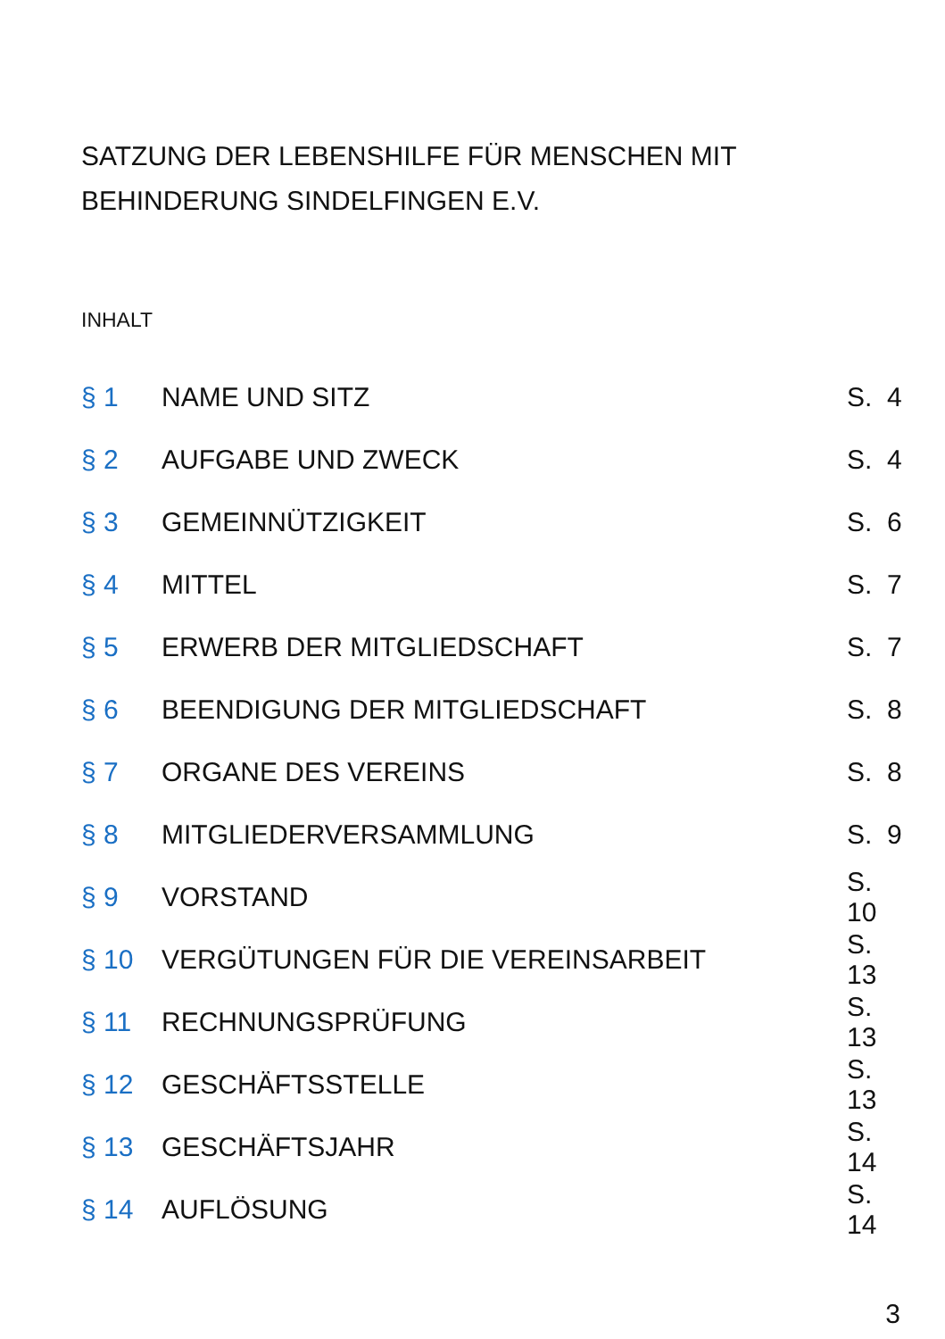SATZUNG DER LEBENSHILFE FÜR MENSCHEN MIT
BEHINDERUNG SINDELFINGEN E.V.
INHALT
§ 1 NAME UND SITZ S. 4
§ 2 AUFGABE UND ZWECK S. 4
§ 3 GEMEINNÜTZIGKEIT S. 6
§ 4 MITTEL S. 7
§ 5 ERWERB DER MITGLIEDSCHAFT S. 7
§ 6 BEENDIGUNG DER MITGLIEDSCHAFT S. 8
§ 7 ORGANE DES VEREINS S. 8
§ 8 MITGLIEDERVERSAMMLUNG S. 9
§ 9 VORSTAND S. 10
§ 10 VERGÜTUNGEN FÜR DIE VEREINSARBEIT S. 13
§ 11 RECHNUNGSPRÜFUNG S. 13
§ 12 GESCHÄFTSSTELLE S. 13
§ 13 GESCHÄFTSJAHR S. 14
§ 14 AUFLÖSUNG S. 14
3